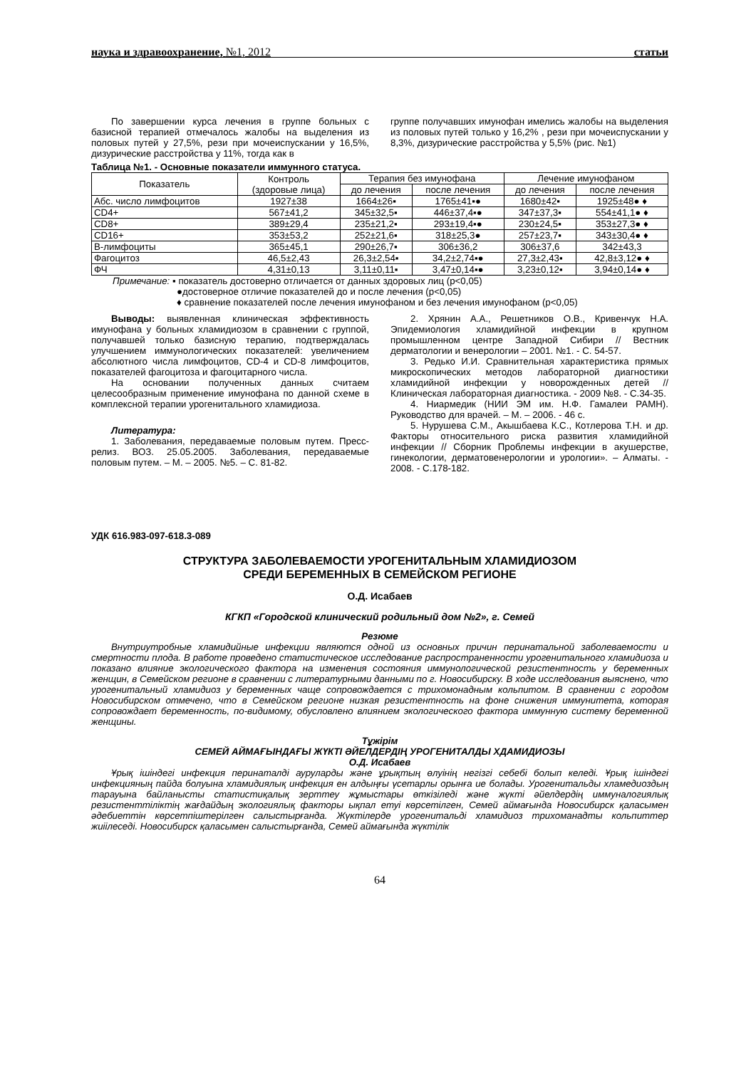наука и здравоохранение, №1, 2012 статьи
По завершении курса лечения в группе больных с базисной терапией отмечалось жалобы на выделения из половых путей у 27,5%, рези при мочеиспускании у 16,5%, дизурические расстройства у 11%, тогда как в
группе получавших имунофан имелись жалобы на выделения из половых путей только у 16,2% , рези при мочеиспускании у 8,3%, дизурические расстройства у 5,5% (рис. №1)
Таблица №1. - Основные показатели иммунного статуса.
| Показатель | Контроль (здоровые лица) | Терапия без имунофана | | Лечение имунофаном | |
| --- | --- | --- | --- | --- | --- |
| | | до лечения | после лечения | до лечения | после лечения |
| Абс. число лимфоцитов | 1927±38 | 1664±26▪ | 1765±41▪● | 1680±42▪ | 1925±48● ♦ |
| CD4+ | 567±41,2 | 345±32,5▪ | 446±37,4▪● | 347±37,3▪ | 554±41,1● ♦ |
| CD8+ | 389±29,4 | 235±21,2▪ | 293±19,4▪● | 230±24,5▪ | 353±27,3● ♦ |
| CD16+ | 353±53,2 | 252±21,6▪ | 318±25,3● | 257±23,7▪ | 343±30,4● ♦ |
| В-лимфоциты | 365±45,1 | 290±26,7▪ | 306±36,2 | 306±37,6 | 342±43,3 |
| Фагоцитоз | 46,5±2,43 | 26,3±2,54▪ | 34,2±2,74▪● | 27,3±2,43▪ | 42,8±3,12● ♦ |
| ФЧ | 4,31±0,13 | 3,11±0,11▪ | 3,47±0,14▪● | 3,23±0,12▪ | 3,94±0,14● ♦ |
Примечание: ▪ показатель достоверно отличается от данных здоровых лиц (р<0,05)
●достоверное отличие показателей до и после лечения (р<0,05)
♦ сравнение показателей после лечения имунофаном и без лечения имунофаном (р<0,05)
Выводы: выявленная клиническая эффективность имунофана у больных хламидиозом в сравнении с группой, получавшей только базисную терапию, подтверждалась улучшением иммунологических показателей: увеличением абсолютного числа лимфоцитов, CD-4 и CD-8 лимфоцитов, показателей фагоцитоза и фагоцитарного числа.
На основании полученных данных считаем целесообразным применение имунофана по данной схеме в комплексной терапии урогенитального хламидиоза.
Литература:
1. Заболевания, передаваемые половым путем. Пресс-релиз. ВОЗ. 25.05.2005. Заболевания, передаваемые половым путем. – М. – 2005. №5. – С. 81-82.
2. Хрянин А.А., Решетников О.В., Кривенчук Н.А. Эпидемиология хламидийной инфекции в крупном промышленном центре Западной Сибири // Вестник дерматологии и венерологии – 2001. №1. - С. 54-57.
3. Редько И.И. Сравнительная характеристика прямых микроскопических методов лабораторной диагностики хламидийной инфекции у новорожденных детей // Клиническая лабораторная диагностика. - 2009 №8. - С.34-35.
4. Ниармедик (НИИ ЭМ им. Н.Ф. Гамалеи РАМН). Руководство для врачей. – М. – 2006. - 46 с.
5. Нурушева С.М., Акышбаева К.С., Котлерова Т.Н. и др. Факторы относительного риска развития хламидийной инфекции // Сборник Проблемы инфекции в акушерстве, гинекологии, дерматовенерологии и урологии». – Алматы. - 2008. - С.178-182.
УДК 616.983-097-618.3-089
СТРУКТУРА ЗАБОЛЕВАЕМОСТИ УРОГЕНИТАЛЬНЫМ ХЛАМИДИОЗОМ
СРЕДИ БЕРЕМЕННЫХ В СЕМЕЙСКОМ РЕГИОНЕ
О.Д. Исабаев
КГКП «Городской клинический родильный дом №2», г. Семей
Резюме
Внутриутробные хламидийные инфекции являются одной из основных причин перинатальной заболеваемости и смертности плода. В работе проведено статистическое исследование распространенности урогенитального хламидиоза и показано влияние экологического фактора на изменения состояния иммунологической резистентность у беременных женщин, в Семейском регионе в сравнении с литературными данными по г. Новосибирску. В ходе исследования выяснено, что урогенитальный хламидиоз у беременных чаще сопровождается с трихомонадным кольпитом. В сравнении с городом Новосибирском отмечено, что в Семейском регионе низкая резистентность на фоне снижения иммунитета, которая сопровождает беременность, по-видимому, обусловлено влиянием экологического фактора иммунную систему беременной женщины.
Тұжірім
СЕМЕЙ АЙМАҒЫНДАҒЫ ЖҮКТІ ӘЙЕЛДЕРДІҢ УРОГЕНИТАЛДЫ ХДАМИДИОЗЫ
О.Д. Исабаев
Ұрық ішіндегі инфекция перинаталді ауруларды және ұрықтың өлуінің негізгі себебі болып келеді. Ұрық ішіндегі инфекцияның пайда болуына хламидиялық инфекция ен алдыңғы үсетарлы орынға ие болады. Урогенитальды хламедиоздың тарауына байланысты статистиқалық зерттеу жұмыстары өткізіледі және жүкті әйелдердің иммуналогиялық резистенттіліктің жағдайдың экологиялық факторы ықпал етуі көрсетілген, Семей аймағында Новосибирск қаласымен әдебиеттін көрсетпіштерілген салыстырғанда. Жүктілерде урогенитальді хламидиоз трихоманадты кольпиттер жиіілеседі. Новосибирск қаласымен салыстырғанда, Семей аймағында жүктілік
64